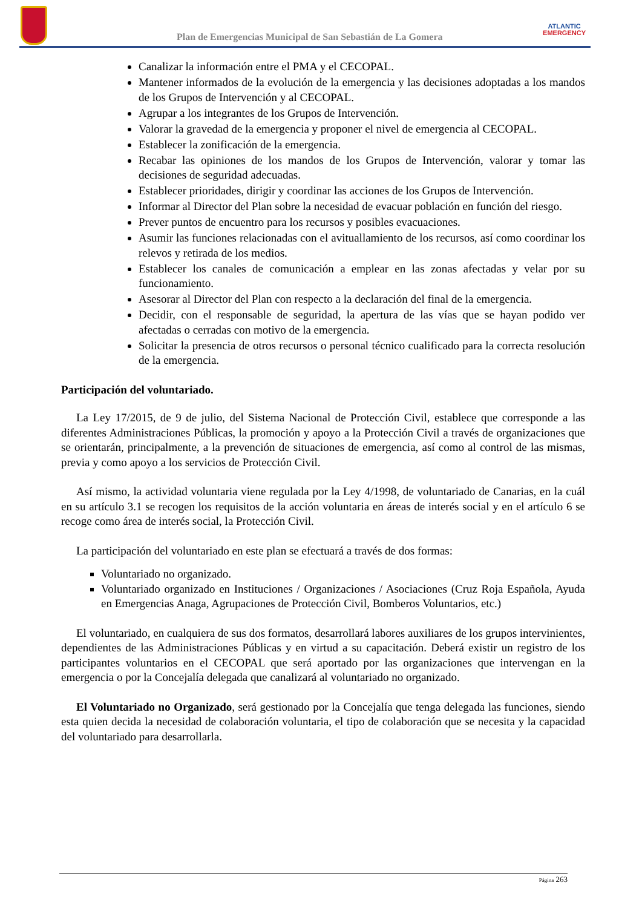Plan de Emergencias Municipal de San Sebastián de La Gomera
ATLANTIC
EMERGENCY
Canalizar la información entre el PMA y el CECOPAL.
Mantener informados de la evolución de la emergencia y las decisiones adoptadas a los mandos de los Grupos de Intervención y al CECOPAL.
Agrupar a los integrantes de los Grupos de Intervención.
Valorar la gravedad de la emergencia y proponer el nivel de emergencia al CECOPAL.
Establecer la zonificación de la emergencia.
Recabar las opiniones de los mandos de los Grupos de Intervención, valorar y tomar las decisiones de seguridad adecuadas.
Establecer prioridades, dirigir y coordinar las acciones de los Grupos de Intervención.
Informar al Director del Plan sobre la necesidad de evacuar población en función del riesgo.
Prever puntos de encuentro para los recursos y posibles evacuaciones.
Asumir las funciones relacionadas con el avituallamiento de los recursos, así como coordinar los relevos y retirada de los medios.
Establecer los canales de comunicación a emplear en las zonas afectadas y velar por su funcionamiento.
Asesorar al Director del Plan con respecto a la declaración del final de la emergencia.
Decidir, con el responsable de seguridad, la apertura de las vías que se hayan podido ver afectadas o cerradas con motivo de la emergencia.
Solicitar la presencia de otros recursos o personal técnico cualificado para la correcta resolución de la emergencia.
Participación del voluntariado.
La Ley 17/2015, de 9 de julio, del Sistema Nacional de Protección Civil, establece que corresponde a las diferentes Administraciones Públicas, la promoción y apoyo a la Protección Civil a través de organizaciones que se orientarán, principalmente, a la prevención de situaciones de emergencia, así como al control de las mismas, previa y como apoyo a los servicios de Protección Civil.
Así mismo, la actividad voluntaria viene regulada por la Ley 4/1998, de voluntariado de Canarias, en la cuál en su artículo 3.1 se recogen los requisitos de la acción voluntaria en áreas de interés social y en el artículo 6 se recoge como área de interés social, la Protección Civil.
La participación del voluntariado en este plan se efectuará a través de dos formas:
Voluntariado no organizado.
Voluntariado organizado en Instituciones / Organizaciones / Asociaciones (Cruz Roja Española, Ayuda en Emergencias Anaga, Agrupaciones de Protección Civil, Bomberos Voluntarios, etc.)
El voluntariado, en cualquiera de sus dos formatos, desarrollará labores auxiliares de los grupos intervinientes, dependientes de las Administraciones Públicas y en virtud a su capacitación. Deberá existir un registro de los participantes voluntarios en el CECOPAL que será aportado por las organizaciones que intervengan en la emergencia o por la Concejalía delegada que canalizará al voluntariado no organizado.
El Voluntariado no Organizado, será gestionado por la Concejalía que tenga delegada las funciones, siendo esta quien decida la necesidad de colaboración voluntaria, el tipo de colaboración que se necesita y la capacidad del voluntariado para desarrollarla.
Página 263